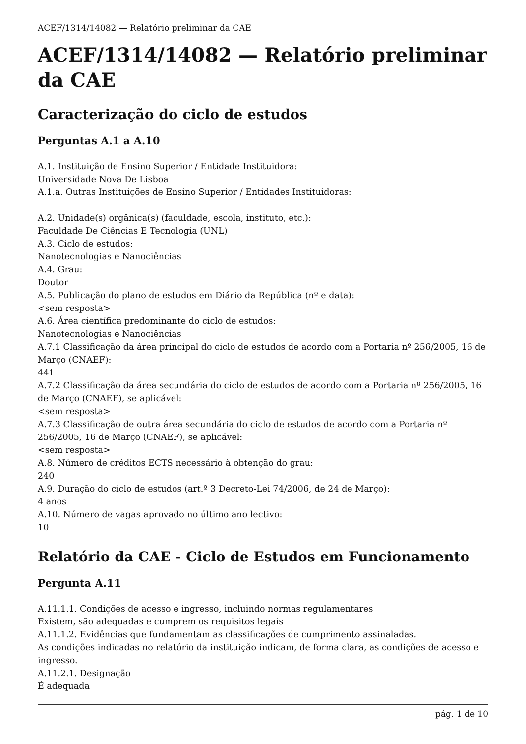ACEF/1314/14082 — Relatório preliminar da CAE
ACEF/1314/14082 — Relatório preliminar da CAE
Caracterização do ciclo de estudos
Perguntas A.1 a A.10
A.1. Instituição de Ensino Superior / Entidade Instituidora:
Universidade Nova De Lisboa
A.1.a. Outras Instituições de Ensino Superior / Entidades Instituidoras:
A.2. Unidade(s) orgânica(s) (faculdade, escola, instituto, etc.):
Faculdade De Ciências E Tecnologia (UNL)
A.3. Ciclo de estudos:
Nanotecnologias e Nanociências
A.4. Grau:
Doutor
A.5. Publicação do plano de estudos em Diário da República (nº e data):
<sem resposta>
A.6. Área científica predominante do ciclo de estudos:
Nanotecnologias e Nanociências
A.7.1 Classificação da área principal do ciclo de estudos de acordo com a Portaria nº 256/2005, 16 de Março (CNAEF):
441
A.7.2 Classificação da área secundária do ciclo de estudos de acordo com a Portaria nº 256/2005, 16 de Março (CNAEF), se aplicável:
<sem resposta>
A.7.3 Classificação de outra área secundária do ciclo de estudos de acordo com a Portaria nº 256/2005, 16 de Março (CNAEF), se aplicável:
<sem resposta>
A.8. Número de créditos ECTS necessário à obtenção do grau:
240
A.9. Duração do ciclo de estudos (art.º 3 Decreto-Lei 74/2006, de 24 de Março):
4 anos
A.10. Número de vagas aprovado no último ano lectivo:
10
Relatório da CAE - Ciclo de Estudos em Funcionamento
Pergunta A.11
A.11.1.1. Condições de acesso e ingresso, incluindo normas regulamentares
Existem, são adequadas e cumprem os requisitos legais
A.11.1.2. Evidências que fundamentam as classificações de cumprimento assinaladas.
As condições indicadas no relatório da instituição indicam, de forma clara, as condições de acesso e ingresso.
A.11.2.1. Designação
É adequada
pág. 1 de 10